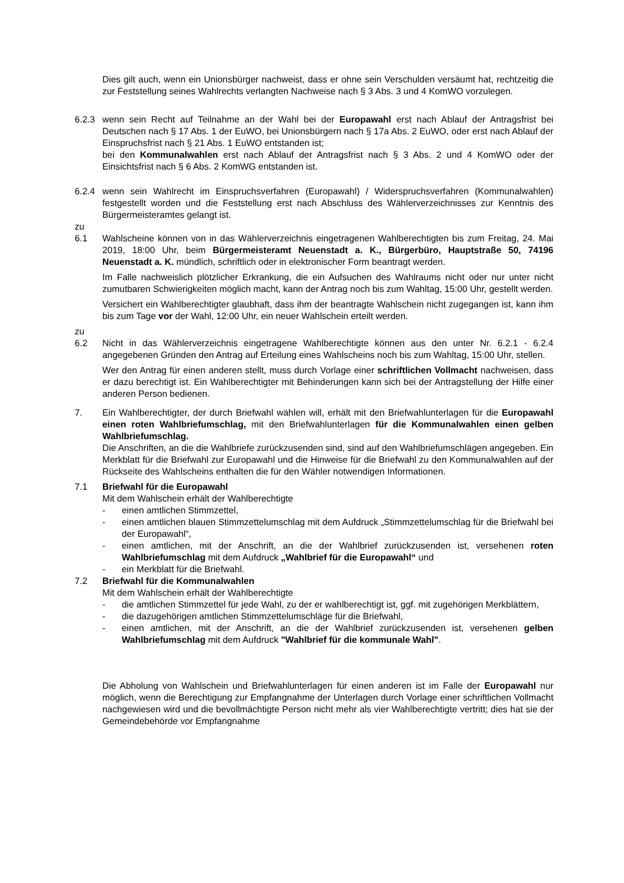Dies gilt auch, wenn ein Unionsbürger nachweist, dass er ohne sein Verschulden versäumt hat, rechtzeitig die zur Feststellung seines Wahlrechts verlangten Nachweise nach § 3 Abs. 3 und 4 KomWO vorzulegen.
6.2.3 wenn sein Recht auf Teilnahme an der Wahl bei der Europawahl erst nach Ablauf der Antragsfrist bei Deutschen nach § 17 Abs. 1 der EuWO, bei Unionsbürgern nach § 17a Abs. 2 EuWO, oder erst nach Ablauf der Einspruchsfrist nach § 21 Abs. 1 EuWO entstanden ist;
bei den Kommunalwahlen erst nach Ablauf der Antragsfrist nach § 3 Abs. 2 und 4 KomWO oder der Einsichtsfrist nach § 6 Abs. 2 KomWG entstanden ist.
6.2.4 wenn sein Wahlrecht im Einspruchsverfahren (Europawahl) / Widerspruchsverfahren (Kommunalwahlen) festgestellt worden und die Feststellung erst nach Abschluss des Wählerverzeichnisses zur Kenntnis des Bürgermeisteramtes gelangt ist.
zu
6.1 Wahlscheine können von in das Wählerverzeichnis eingetragenen Wahlberechtigten bis zum Freitag, 24. Mai 2019, 18:00 Uhr, beim Bürgermeisteramt Neuenstadt a. K., Bürgerbüro, Hauptstraße 50, 74196 Neuenstadt a. K. mündlich, schriftlich oder in elektronischer Form beantragt werden.
Im Falle nachweislich plötzlicher Erkrankung, die ein Aufsuchen des Wahlraums nicht oder nur unter nicht zumutbaren Schwierigkeiten möglich macht, kann der Antrag noch bis zum Wahltag, 15:00 Uhr, gestellt werden.
Versichert ein Wahlberechtigter glaubhaft, dass ihm der beantragte Wahlschein nicht zugegangen ist, kann ihm bis zum Tage vor der Wahl, 12:00 Uhr, ein neuer Wahlschein erteilt werden.
zu
6.2 Nicht in das Wählerverzeichnis eingetragene Wahlberechtigte können aus den unter Nr. 6.2.1 - 6.2.4 angegebenen Gründen den Antrag auf Erteilung eines Wahlscheins noch bis zum Wahltag, 15:00 Uhr, stellen.
Wer den Antrag für einen anderen stellt, muss durch Vorlage einer schriftlichen Vollmacht nachweisen, dass er dazu berechtigt ist. Ein Wahlberechtigter mit Behinderungen kann sich bei der Antragstellung der Hilfe einer anderen Person bedienen.
7. Ein Wahlberechtigter, der durch Briefwahl wählen will, erhält mit den Briefwahlunterlagen für die Europawahl einen roten Wahlbriefumschlag, mit den Briefwahlunterlagen für die Kommunalwahlen einen gelben Wahlbriefumschlag.
Die Anschriften, an die die Wahlbriefe zurückzusenden sind, sind auf den Wahlbriefumschlägen angegeben. Ein Merkblatt für die Briefwahl zur Europawahl und die Hinweise für die Briefwahl zu den Kommunalwahlen auf der Rückseite des Wahlscheins enthalten die für den Wähler notwendigen Informationen.
7.1 Briefwahl für die Europawahl
Mit dem Wahlschein erhält der Wahlberechtigte
- einen amtlichen Stimmzettel,
- einen amtlichen blauen Stimmzettelumschlag mit dem Aufdruck „Stimmzettelumschlag für die Briefwahl bei der Europawahl“,
- einen amtlichen, mit der Anschrift, an die der Wahlbrief zurückzusenden ist, versehenen roten Wahlbriefumschlag mit dem Aufdruck „Wahlbrief für die Europawahl“ und
- ein Merkblatt für die Briefwahl.
7.2 Briefwahl für die Kommunalwahlen
Mit dem Wahlschein erhält der Wahlberechtigte
- die amtlichen Stimmzettel für jede Wahl, zu der er wahlberechtigt ist, ggf. mit zugehörigen Merkblättern,
- die dazugehörigen amtlichen Stimmzettelumschläge für die Briefwahl,
- einen amtlichen, mit der Anschrift, an die der Wahlbrief zurückzusenden ist, versehenen gelben Wahlbriefumschlag mit dem Aufdruck "Wahlbrief für die kommunale Wahl".
Die Abholung von Wahlschein und Briefwahlunterlagen für einen anderen ist im Falle der Europawahl nur möglich, wenn die Berechtigung zur Empfangnahme der Unterlagen durch Vorlage einer schriftlichen Vollmacht nachgewiesen wird und die bevollmächtigte Person nicht mehr als vier Wahlberechtigte vertritt; dies hat sie der Gemeindebehörde vor Empfangnahme